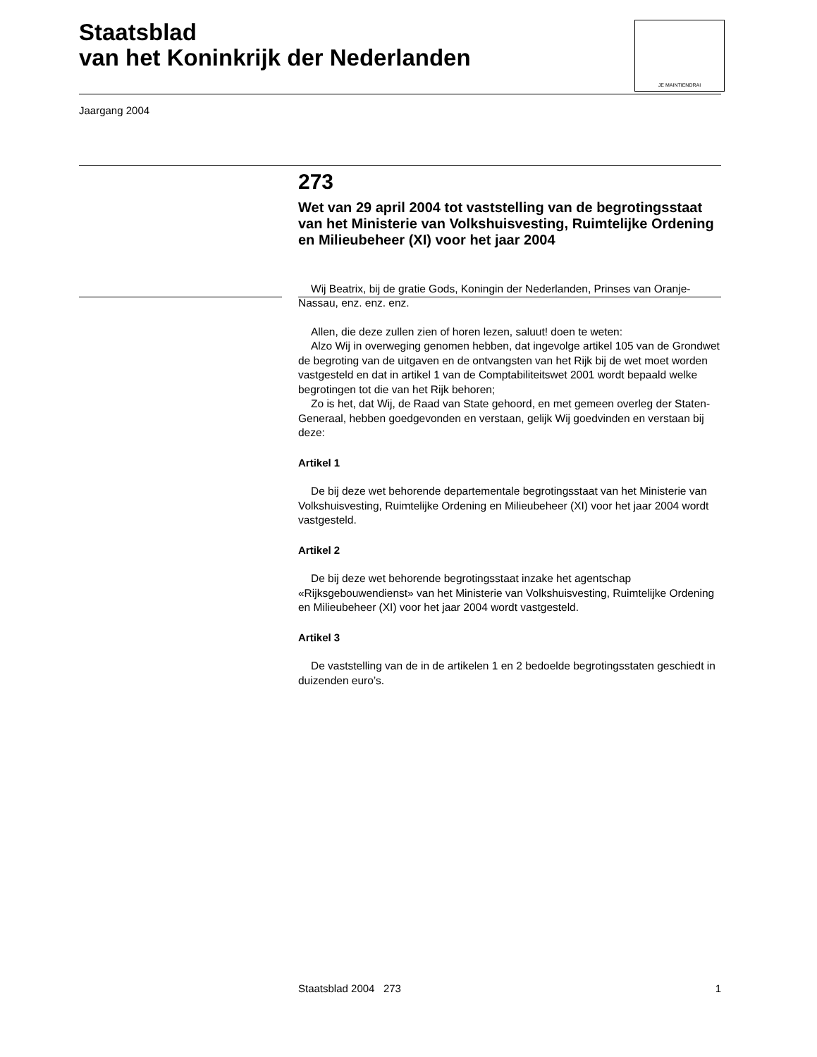Staatsblad
van het Koninkrijk der Nederlanden
JE MAINTIENDRAI
Jaargang 2004
273
Wet van 29 april 2004 tot vaststelling van de begrotingsstaat van het Ministerie van Volkshuisvesting, Ruimtelijke Ordening en Milieubeheer (XI) voor het jaar 2004
Wij Beatrix, bij de gratie Gods, Koningin der Nederlanden, Prinses van Oranje-Nassau, enz. enz. enz.
Allen, die deze zullen zien of horen lezen, saluut! doen te weten:
Alzo Wij in overweging genomen hebben, dat ingevolge artikel 105 van de Grondwet de begroting van de uitgaven en de ontvangsten van het Rijk bij de wet moet worden vastgesteld en dat in artikel 1 van de Comptabiliteitswet 2001 wordt bepaald welke begrotingen tot die van het Rijk behoren;
Zo is het, dat Wij, de Raad van State gehoord, en met gemeen overleg der Staten-Generaal, hebben goedgevonden en verstaan, gelijk Wij goedvinden en verstaan bij deze:
Artikel 1
De bij deze wet behorende departementale begrotingsstaat van het Ministerie van Volkshuisvesting, Ruimtelijke Ordening en Milieubeheer (XI) voor het jaar 2004 wordt vastgesteld.
Artikel 2
De bij deze wet behorende begrotingsstaat inzake het agentschap «Rijksgebouwendienst» van het Ministerie van Volkshuisvesting, Ruimtelijke Ordening en Milieubeheer (XI) voor het jaar 2004 wordt vastgesteld.
Artikel 3
De vaststelling van de in de artikelen 1 en 2 bedoelde begrotingsstaten geschiedt in duizenden euro’s.
Staatsblad 2004 273 1